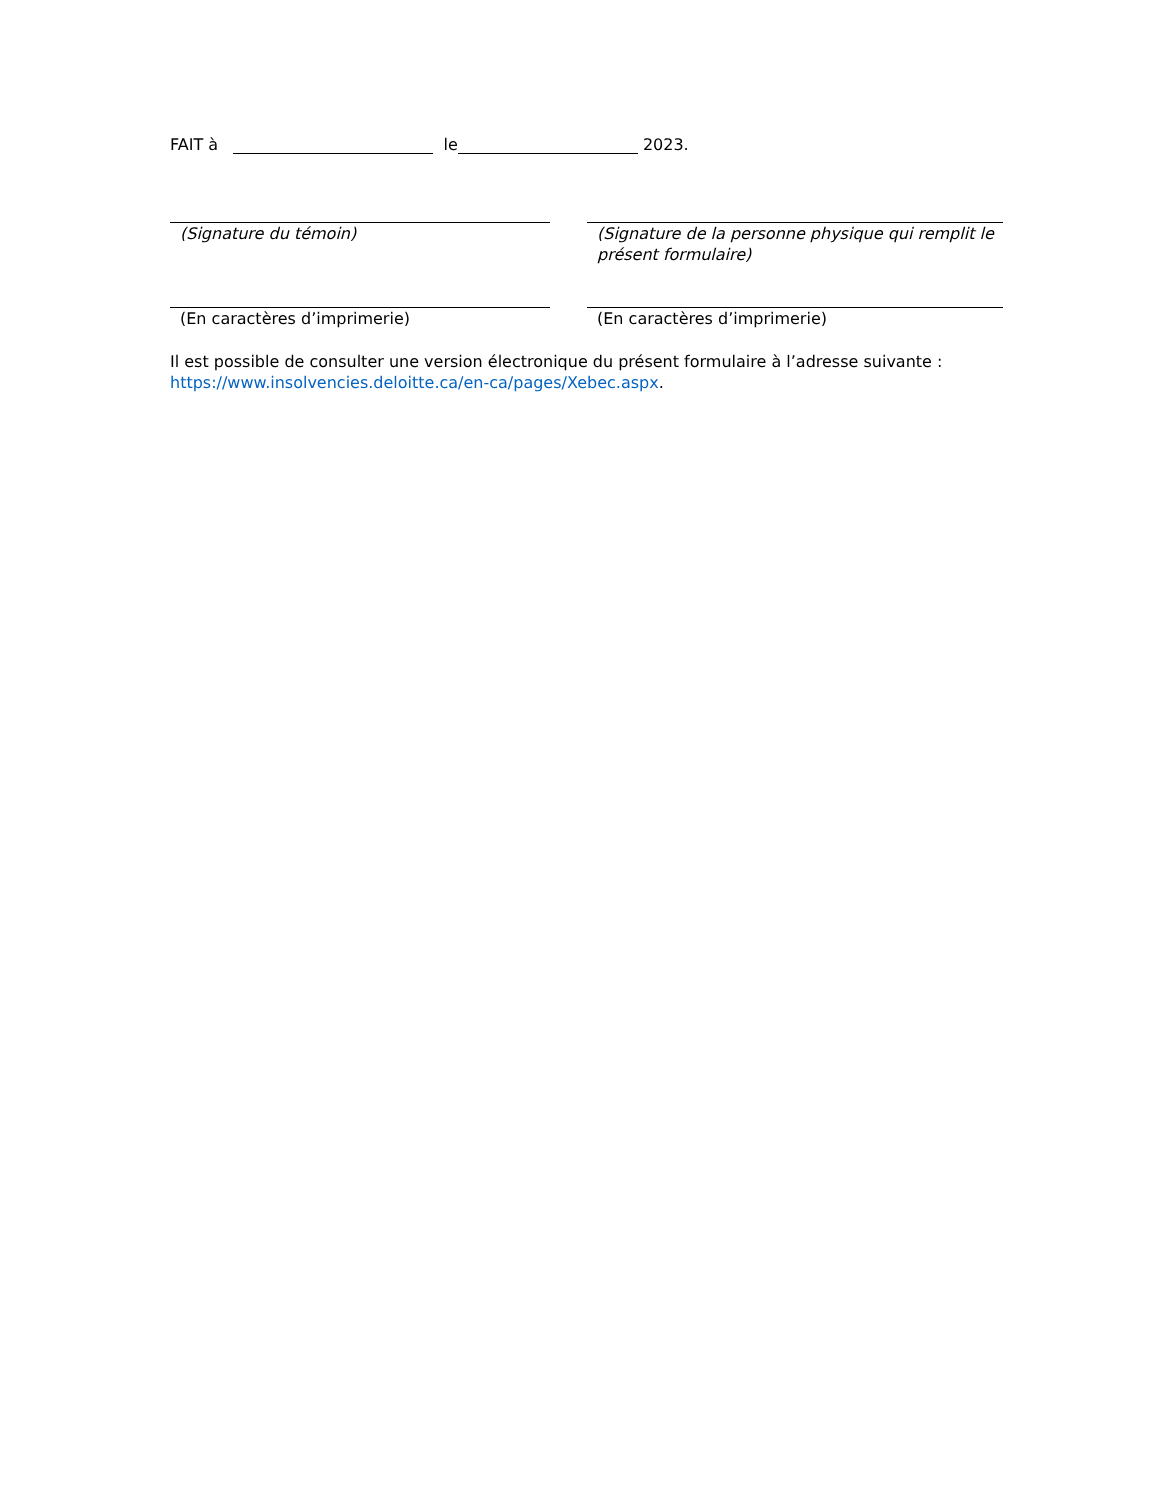FAIT à le 2023.
(Signature du témoin) (Signature de la personne physique qui remplit le présent formulaire)
(En caractères d’imprimerie) (En caractères d’imprimerie)
Il est possible de consulter une version électronique du présent formulaire à l’adresse suivante : https://www.insolvencies.deloitte.ca/en-ca/pages/Xebec.aspx.